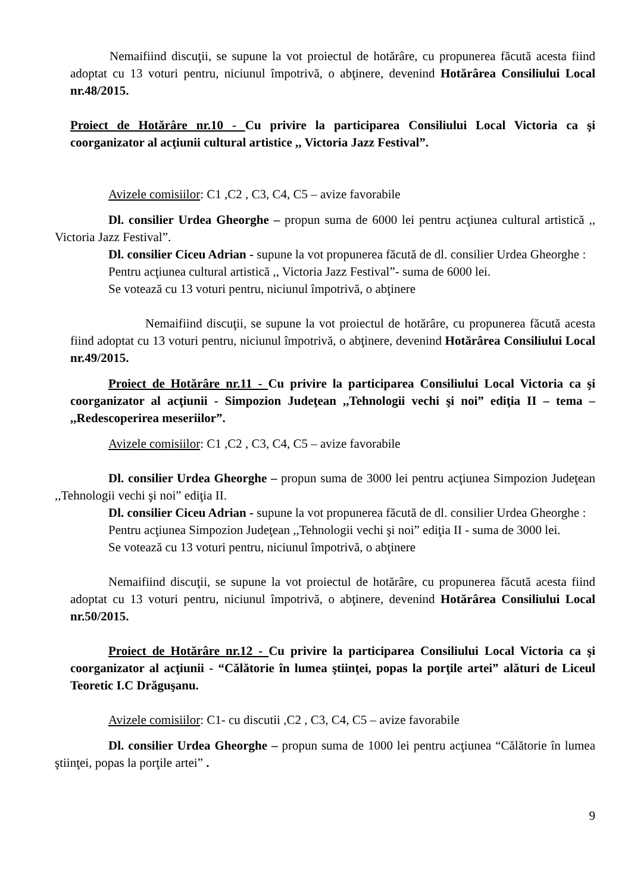Nemaifiind discuţii, se supune la vot proiectul de hotărâre, cu propunerea făcută acesta fiind adoptat cu 13 voturi pentru, niciunul împotrivă, o abţinere, devenind Hotărârea Consiliului Local nr.48/2015.
Proiect de Hotărâre nr.10 - Cu privire la participarea Consiliului Local Victoria ca şi coorganizator al acţiunii cultural artistice ,, Victoria Jazz Festival”.
Avizele comisiilor: C1 ,C2 , C3, C4, C5 – avize favorabile
Dl. consilier Urdea Gheorghe – propun suma de 6000 lei pentru acţiunea cultural artistică ,, Victoria Jazz Festival”.
Dl. consilier Ciceu Adrian - supune la vot propunerea făcută de dl. consilier Urdea Gheorghe :
Pentru acţiunea cultural artistică ,, Victoria Jazz Festival”- suma de 6000 lei.
Se votează cu 13 voturi pentru, niciunul împotrivă, o abţinere
Nemaifiind discuţii, se supune la vot proiectul de hotărâre, cu propunerea făcută acesta fiind adoptat cu 13 voturi pentru, niciunul împotrivă, o abţinere, devenind Hotărârea Consiliului Local nr.49/2015.
Proiect de Hotărâre nr.11 - Cu privire la participarea Consiliului Local Victoria ca şi coorganizator al acţiunii - Simpozion Judeţean ,,Tehnologii vechi şi noi” ediţia II – tema – ,,Redescoperirea meseriilor”.
Avizele comisiilor: C1 ,C2 , C3, C4, C5 – avize favorabile
Dl. consilier Urdea Gheorghe – propun suma de 3000 lei pentru acţiunea Simpozion Judeţean ,,Tehnologii vechi şi noi” ediţia II.
Dl. consilier Ciceu Adrian - supune la vot propunerea făcută de dl. consilier Urdea Gheorghe :
Pentru acţiunea Simpozion Judeţean ,,Tehnologii vechi şi noi” ediţia II - suma de 3000 lei.
Se votează cu 13 voturi pentru, niciunul împotrivă, o abţinere
Nemaifiind discuţii, se supune la vot proiectul de hotărâre, cu propunerea făcută acesta fiind adoptat cu 13 voturi pentru, niciunul împotrivă, o abţinere, devenind Hotărârea Consiliului Local nr.50/2015.
Proiect de Hotărâre nr.12 - Cu privire la participarea Consiliului Local Victoria ca şi coorganizator al acţiunii - “Călătorie în lumea ştiinţei, popas la porţile artei” alături de Liceul Teoretic I.C Drăguşanu.
Avizele comisiilor: C1- cu discutii ,C2 , C3, C4, C5 – avize favorabile
Dl. consilier Urdea Gheorghe – propun suma de 1000 lei pentru acţiunea “Călătorie în lumea ştiinţei, popas la porţile artei” .
9